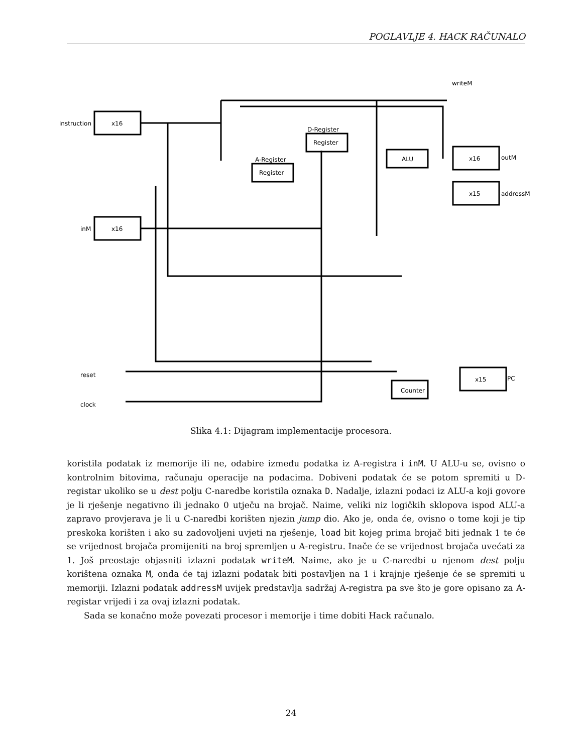POGLAVLJE 4. HACK RAČUNALO
instruction
x16
inM
x16
D-Register
Register
A-Register
Register
ALU
x16
outM
x15
addressM
x15
PC
Counter
reset
clock
writeM
Slika 4.1: Dijagram implementacije procesora.
koristila podatak iz memorije ili ne, odabire između podatka iz A-registra i inM. U ALU-u se, ovisno o kontrolnim bitovima, računaju operacije na podacima. Dobiveni podatak će se potom spremiti u D-registar ukoliko se u dest polju C-naredbe koristila oznaka D. Nadalje, izlazni podaci iz ALU-a koji govore je li rješenje negativno ili jednako 0 utječu na brojač. Naime, veliki niz logičkih sklopova ispod ALU-a zapravo provjerava je li u C-naredbi korišten njezin jump dio. Ako je, onda će, ovisno o tome koji je tip preskoka korišten i ako su zadovoljeni uvjeti na rješenje, load bit kojeg prima brojač biti jednak 1 te će se vrijednost brojača promijeniti na broj spremljen u A-registru. Inače će se vrijednost brojača uvećati za 1. Još preostaje objasniti izlazni podatak writeM. Naime, ako je u C-naredbi u njenom dest polju korištena oznaka M, onda će taj izlazni podatak biti postavljen na 1 i krajnje rješenje će se spremiti u memoriji. Izlazni podatak addressM uvijek predstavlja sadržaj A-registra pa sve što je gore opisano za A-registar vrijedi i za ovaj izlazni podatak.
Sada se konačno može povezati procesor i memorije i time dobiti Hack računalo.
24